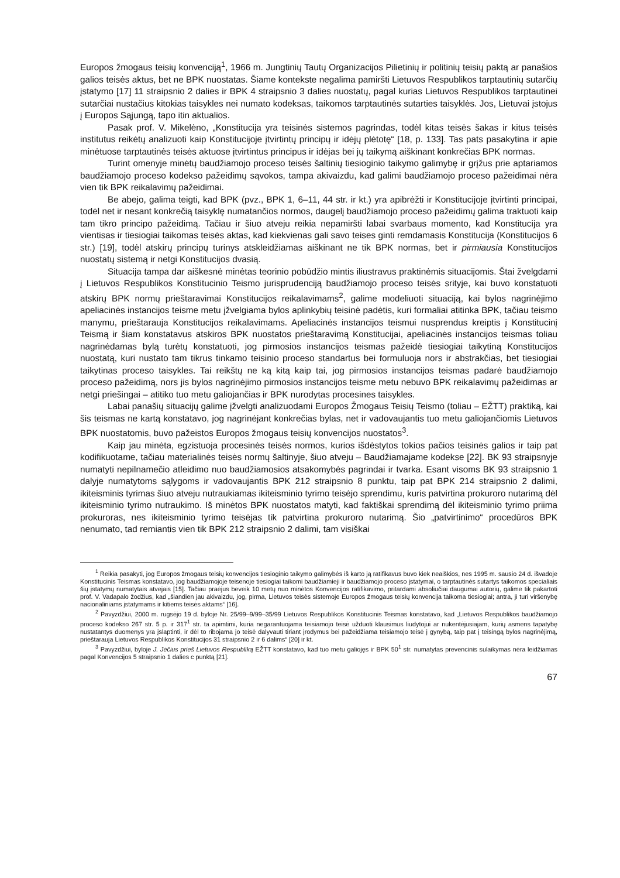Europos žmogaus teisių konvenciją<sup>1</sup>, 1966 m. Jungtinių Tautų Organizacijos Pilietinių ir politinių teisių paktą ar panašios galios teisės aktus, bet ne BPK nuostatas. Šiame kontekste negalima pamiršti Lietuvos Respublikos tarptautinių sutarčių įstatymo [17] 11 straipsnio 2 dalies ir BPK 4 straipsnio 3 dalies nuostatų, pagal kurias Lietuvos Respublikos tarptautinei sutarčiai nustačius kitokias taisykles nei numato kodeksas, taikomos tarptautinės sutarties taisyklės. Jos, Lietuvai įstojus į Europos Sąjungą, tapo itin aktualios.
Pasak prof. V. Mikelėno, „Konstitucija yra teisinės sistemos pagrindas, todėl kitas teisės šakas ir kitus teisės institutus reikėtų analizuoti kaip Konstitucijoje įtvirtintų principų ir idėjų plėtotę“ [18, p. 133]. Tas pats pasakytina ir apie minėtuose tarptautinės teisės aktuose įtvirtintus principus ir idėjas bei jų taikymą aiškinant konkrečias BPK normas.
Turint omenyje minėtų baudžiamojo proceso teisės šaltinių tiesioginio taikymo galimybę ir grįžus prie aptariamos baudžiamojo proceso kodekso pažeidimų sąvokos, tampa akivaizdu, kad galimi baudžiamojo proceso pažeidimai nėra vien tik BPK reikalavimų pažeidimai.
Be abejo, galima teigti, kad BPK (pvz., BPK 1, 6–11, 44 str. ir kt.) yra apibrėžti ir Konstitucijoje įtvirtinti principai, todėl net ir nesant konkrečią taisyklę numatančios normos, daugelį baudžiamojo proceso pažeidimų galima traktuoti kaip tam tikro principo pažeidimą. Tačiau ir šiuo atveju reikia nepamiršti labai svarbaus momento, kad Konstitucija yra vientisas ir tiesiogiai taikomas teisės aktas, kad kiekvienas gali savo teises ginti remdamasis Konstitucija (Konstitucijos 6 str.) [19], todėl atskirų principų turinys atskleidžiamas aiškinant ne tik BPK normas, bet ir pirmiausia Konstitucijos nuostatų sistemą ir netgi Konstitucijos dvasią.
Situacija tampa dar aiškesnė minėtas teorinio pobūdžio mintis iliustravus praktinėmis situacijomis. Štai žvelgdami į Lietuvos Respublikos Konstitucinio Teismo jurisprudenciją baudžiamojo proceso teisės srityje, kai buvo konstatuoti atskirų BPK normų prieštaravimai Konstitucijos reikalavimams<sup>2</sup>, galime modeliuoti situaciją, kai bylos nagrinėjimo apeliacinės instancijos teisme metu įžvelgiama bylos aplinkybių teisinė padėtis, kuri formaliai atitinka BPK, tačiau teismo manymu, prieštarauja Konstitucijos reikalavimams. Apeliacinės instancijos teismui nusprendus kreiptis į Konstitucinį Teismą ir šiam konstatavus atskiros BPK nuostatos prieštaravimą Konstitucijai, apeliacinės instancijos teismas toliau nagrinėdamas bylą turėtų konstatuoti, jog pirmosios instancijos teismas pažeidė tiesiogiai taikytiną Konstitucijos nuostatą, kuri nustato tam tikrus tinkamo teisinio proceso standartus bei formuluoja nors ir abstrakčias, bet tiesiogiai taikytinas proceso taisykles. Tai reikštų ne ką kitą kaip tai, jog pirmosios instancijos teismas padarė baudžiamojo proceso pažeidimą, nors jis bylos nagrinėjimo pirmosios instancijos teisme metu nebuvo BPK reikalavimų pažeidimas ar netgi priešingai – atitiko tuo metu galiojančias ir BPK nurodytas procesines taisykles.
Labai panašių situacijų galime įžvelgti analizuodami Europos Žmogaus Teisių Teismo (toliau – EŽTT) praktiką, kai šis teismas ne kartą konstatavo, jog nagrinėjant konkrečias bylas, net ir vadovaujantis tuo metu galiojančiomis Lietuvos BPK nuostatomis, buvo pažeistos Europos žmogaus teisių konvencijos nuostatos<sup>3</sup>.
Kaip jau minėta, egzistuoja procesinės teisės normos, kurios išdėstytos tokios pačios teisinės galios ir taip pat kodifikuotame, tačiau materialinės teisės normų šaltinyje, šiuo atveju – Baudžiamajame kodekse [22]. BK 93 straipsnyje numatyti nepilnamečio atleidimo nuo baudžiamosios atsakomybės pagrindai ir tvarka. Esant visoms BK 93 straipsnio 1 dalyje numatytoms sąlygoms ir vadovaujantis BPK 212 straipsnio 8 punktu, taip pat BPK 214 straipsnio 2 dalimi, ikiteisminis tyrimas šiuo atveju nutraukiamas ikiteisminio tyrimo teisėjo sprendimu, kuris patvirtina prokuroro nutarimą dėl ikiteisminio tyrimo nutraukimo. Iš minėtos BPK nuostatos matyti, kad faktiškai sprendimą dėl ikiteisminio tyrimo priima prokuroras, nes ikiteisminio tyrimo teisėjas tik patvirtina prokuroro nutarimą. Šio „patvirtinimo“ procedūros BPK nenumato, tad remiantis vien tik BPK 212 straipsnio 2 dalimi, tam visiškai
<sup>1</sup> Reikia pasakyti, jog Europos žmogaus teisių konvencijos tiesioginio taikymo galimybės iš karto ją ratifikavus buvo kiek neaiškios, nes 1995 m. sausio 24 d. išvadoje Konstitucinis Teismas konstatavo, jog baudžiamojoje teisenoje tiesiogiai taikomi baudžiamieji ir baudžiamojo proceso įstatymai, o tarptautinės sutartys taikomos specialiais šių įstatymų numatytais atvejais [15]. Tačiau praėjus beveik 10 metų nuo minėtos Konvencijos ratifikavimo, pritardami absoliučiai daugumai autorių, galime tik pakartoti prof. V. Vadapalo žodžius, kad „šiandien jau akivaizdu, jog, pirma, Lietuvos teisės sistemoje Europos žmogaus teisių konvencija taikoma tiesiogiai; antra, ji turi viršenybę nacionaliniams įstatymams ir kitiems teisės aktams“ [16].
<sup>2</sup> Pavyzdžiui, 2000 m. rugsėjo 19 d. byloje Nr. 25/99–9/99–35/99 Lietuvos Respublikos Konstitucinis Teismas konstatavo, kad „Lietuvos Respublikos baudžiamojo proceso kodekso 267 str. 5 p. ir 317<sup>1</sup> str. ta apimtimi, kuria negarantuojama teisiamojo teisė užduoti klausimus liudytojui ar nukentėjusiajam, kurių asmens tapatybę nustatantys duomenys yra įslaptinti, ir dėl to ribojama jo teisė dalyvauti tiriant įrodymus bei pažeidžiama teisiamojo teisė į gynybą, taip pat į teisingą bylos nagrinėjimą, prieštarauja Lietuvos Respublikos Konstitucijos 31 straipsnio 2 ir 6 dalims“ [20] ir kt.
<sup>3</sup> Pavyzdžiui, byloje J. Jėčius prieš Lietuvos Respubliką EŽTT konstatavo, kad tuo metu galiojęs ir BPK 50<sup>1</sup> str. numatytas prevencinis sulaikymas nėra leidžiamas pagal Konvencijos 5 straipsnio 1 dalies c punktą [21].
67